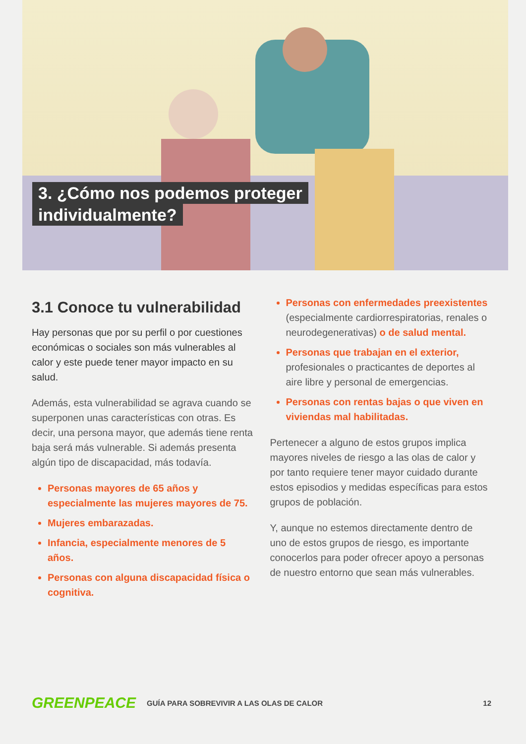3. ¿Cómo nos podemos proteger
individualmente?
3.1 Conoce tu vulnerabilidad
Hay personas que por su perfil o por cuestiones económicas o sociales son más vulnerables al calor y este puede tener mayor impacto en su salud.
Además, esta vulnerabilidad se agrava cuando se superponen unas características con otras. Es decir, una persona mayor, que además tiene renta baja será más vulnerable. Si además presenta algún tipo de discapacidad, más todavía.
Personas mayores de 65 años y especialmente las mujeres mayores de 75.
Mujeres embarazadas.
Infancia, especialmente menores de 5 años.
Personas con alguna discapacidad física o cognitiva.
Personas con enfermedades preexistentes (especialmente cardiorrespiratorias, renales o neurodegenerativas) o de salud mental.
Personas que trabajan en el exterior, profesionales o practicantes de deportes al aire libre y personal de emergencias.
Personas con rentas bajas o que viven en viviendas mal habilitadas.
Pertenecer a alguno de estos grupos implica mayores niveles de riesgo a las olas de calor y por tanto requiere tener mayor cuidado durante estos episodios y medidas específicas para estos grupos de población.
Y, aunque no estemos directamente dentro de uno de estos grupos de riesgo, es importante conocerlos para poder ofrecer apoyo a personas de nuestro entorno que sean más vulnerables.
GREENPEACE GUÍA PARA SOBREVIVIR A LAS OLAS DE CALOR 12